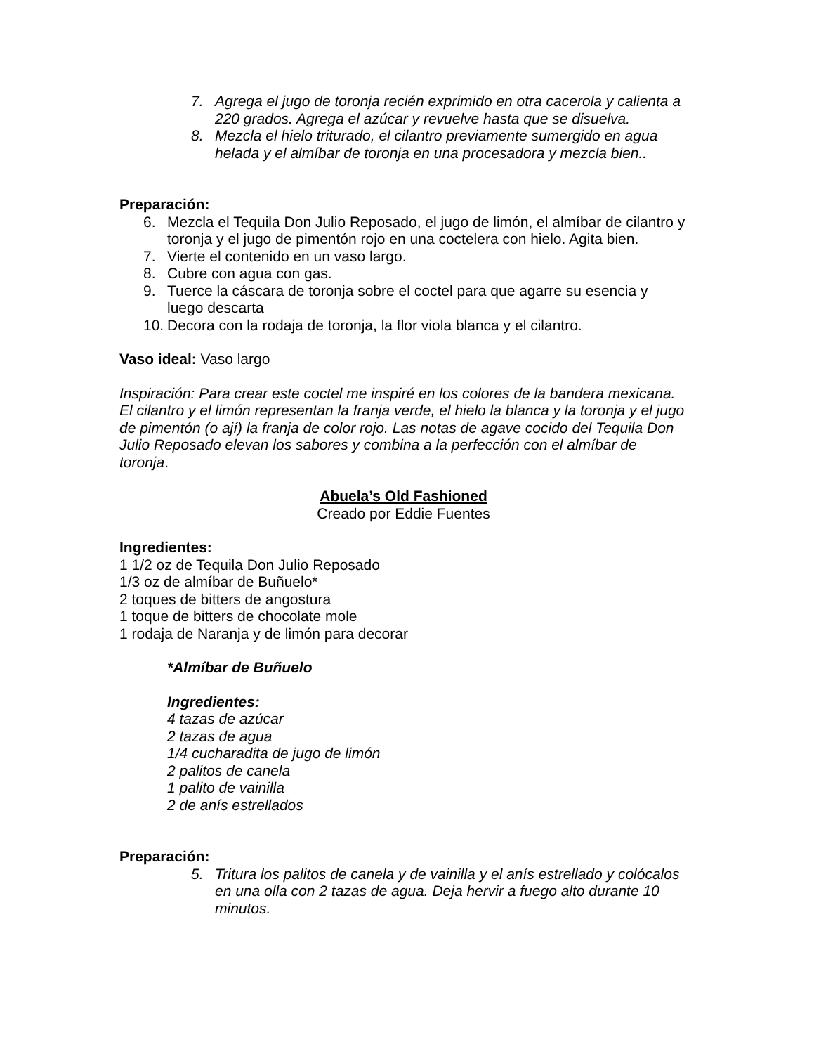7. Agrega el jugo de toronja recién exprimido en otra cacerola y calienta a 220 grados. Agrega el azúcar y revuelve hasta que se disuelva.
8. Mezcla el hielo triturado, el cilantro previamente sumergido en agua helada y el almíbar de toronja en una procesadora y mezcla bien..
Preparación:
6. Mezcla el Tequila Don Julio Reposado, el jugo de limón, el almíbar de cilantro y toronja y el jugo de pimentón rojo en una coctelera con hielo. Agita bien.
7. Vierte el contenido en un vaso largo.
8. Cubre con agua con gas.
9. Tuerce la cáscara de toronja sobre el coctel para que agarre su esencia y luego descarta
10. Decora con la rodaja de toronja, la flor viola blanca y el cilantro.
Vaso ideal: Vaso largo
Inspiración: Para crear este coctel me inspiré en los colores de la bandera mexicana. El cilantro y el limón representan la franja verde, el hielo la blanca y la toronja y el jugo de pimentón (o ají) la franja de color rojo. Las notas de agave cocido del Tequila Don Julio Reposado elevan los sabores y combina a la perfección con el almíbar de toronja.
Abuela’s Old Fashioned
Creado por Eddie Fuentes
Ingredientes:
1 1/2 oz de Tequila Don Julio Reposado
1/3 oz de almíbar de Buñuelo*
2 toques de bitters de angostura
1 toque de bitters de chocolate mole
1 rodaja de Naranja y de limón para decorar
*Almíbar de Buñuelo
Ingredientes:
4 tazas de azúcar
2 tazas de agua
1/4 cucharadita de jugo de limón
2 palitos de canela
1 palito de vainilla
2 de anís estrellados
Preparación:
5. Tritura los palitos de canela y de vainilla y el anís estrellado y colócalos en una olla con 2 tazas de agua. Deja hervir a fuego alto durante 10 minutos.